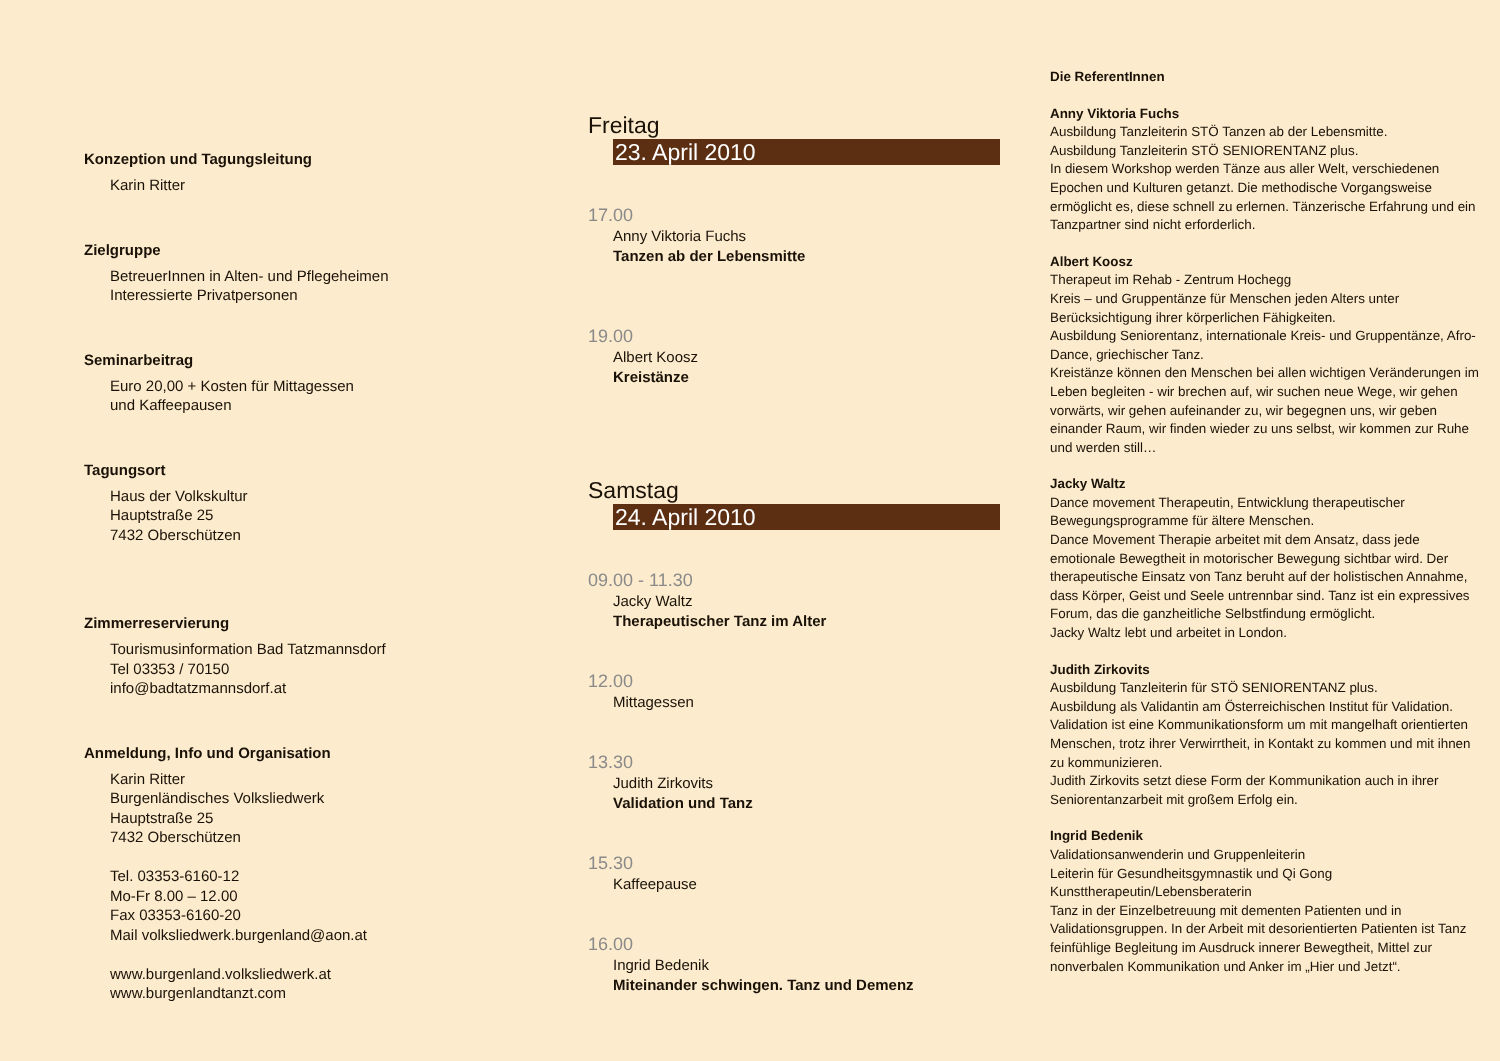Konzeption und Tagungsleitung
Karin Ritter
Zielgruppe
BetreuerInnen in Alten- und Pflegeheimen
Interessierte Privatpersonen
Seminarbeitrag
Euro 20,00 + Kosten für Mittagessen
und Kaffeepausen
Tagungsort
Haus der Volkskultur
Hauptstraße 25
7432 Oberschützen
Zimmerreservierung
Tourismusinformation Bad Tatzmannsdorf
Tel 03353 / 70150
info@badtatzmannsdorf.at
Anmeldung, Info und Organisation
Karin Ritter
Burgenländisches Volksliedwerk
Hauptstraße 25
7432 Oberschützen
Tel. 03353-6160-12
Mo-Fr 8.00 – 12.00
Fax 03353-6160-20
Mail volksliedwerk.burgenland@aon.at
www.burgenland.volksliedwerk.at
www.burgenlandtanzt.com
Freitag
23. April 2010
17.00
Anny Viktoria Fuchs
Tanzen ab der Lebensmitte
19.00
Albert Koosz
Kreistänze
Samstag
24. April 2010
09.00 - 11.30
Jacky Waltz
Therapeutischer Tanz im Alter
12.00
Mittagessen
13.30
Judith Zirkovits
Validation und Tanz
15.30
Kaffeepause
16.00
Ingrid Bedenik
Miteinander schwingen. Tanz und Demenz
Die ReferentInnen
Anny Viktoria Fuchs
Ausbildung Tanzleiterin STÖ Tanzen ab der Lebensmitte.
Ausbildung Tanzleiterin STÖ SENIORENTANZ plus.
In diesem Workshop werden Tänze aus aller Welt, verschiedenen Epochen und Kulturen getanzt. Die methodische Vorgangsweise ermöglicht es, diese schnell zu erlernen. Tänzerische Erfahrung und ein Tanzpartner sind nicht erforderlich.
Albert Koosz
Therapeut im Rehab - Zentrum Hochegg
Kreis – und Gruppentänze für Menschen jeden Alters unter Berücksichtigung ihrer körperlichen Fähigkeiten.
Ausbildung Seniorentanz, internationale Kreis- und Gruppentänze, Afro-Dance, griechischer Tanz.
Kreistänze können den Menschen bei allen wichtigen Veränderungen im Leben begleiten - wir brechen auf, wir suchen neue Wege, wir gehen vorwärts, wir gehen aufeinander zu, wir begegnen uns, wir geben einander Raum, wir finden wieder zu uns selbst, wir kommen zur Ruhe und werden still…
Jacky Waltz
Dance movement Therapeutin, Entwicklung therapeutischer Bewegungsprogramme für ältere Menschen.
Dance Movement Therapie arbeitet mit dem Ansatz, dass jede emotionale Bewegtheit in motorischer Bewegung sichtbar wird. Der therapeutische Einsatz von Tanz beruht auf der holistischen Annahme, dass Körper, Geist und Seele untrennbar sind. Tanz ist ein expressives Forum, das die ganzheitliche Selbstfindung ermöglicht.
Jacky Waltz lebt und arbeitet in London.
Judith Zirkovits
Ausbildung Tanzleiterin für STÖ SENIORENTANZ plus.
Ausbildung als Validantin am Österreichischen Institut für Validation.
Validation ist eine Kommunikationsform um mit mangelhaft orientierten Menschen, trotz ihrer Verwirrtheit, in Kontakt zu kommen und mit ihnen zu kommunizieren.
Judith Zirkovits setzt diese Form der Kommunikation auch in ihrer Seniorentanzarbeit mit großem Erfolg ein.
Ingrid Bedenik
Validationsanwenderin und Gruppenleiterin
Leiterin für Gesundheitsgymnastik und Qi Gong
Kunsttherapeutin/Lebensberaterin
Tanz in der Einzelbetreuung mit dementen Patienten und in Validationsgruppen. In der Arbeit mit desorientierten Patienten ist Tanz feinfühlige Begleitung im Ausdruck innerer Bewegtheit, Mittel zur nonverbalen Kommunikation und Anker im „Hier und Jetzt“.